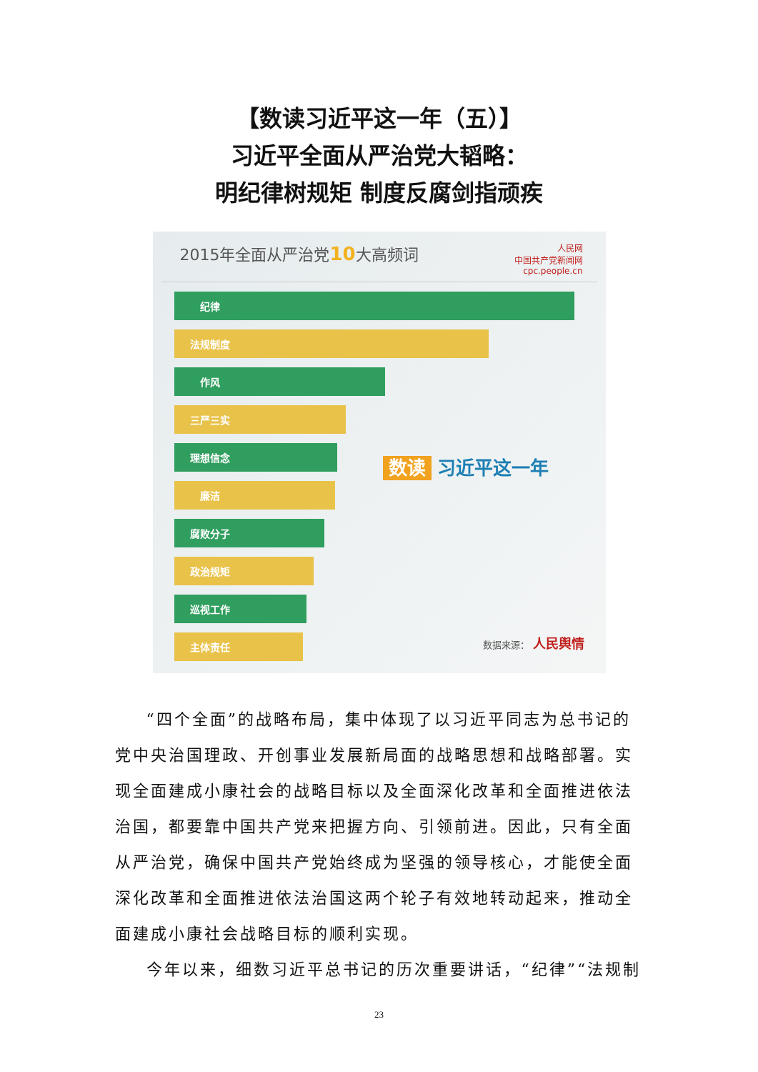【数读习近平这一年（五）】
习近平全面从严治党大韬略：
明纪律树规矩 制度反腐剑指顽疾
2015年全面从严治党10大高频词
人民网
中国共产党新闻网
cpc.people.cn
纪律
法规制度
作风
三严三实
理想信念
廉洁
腐败分子
政治规矩
巡视工作
主体责任
数读 习近平这一年
数据来源： 人民舆情
“四个全面”的战略布局，集中体现了以习近平同志为总书记的党中央治国理政、开创事业发展新局面的战略思想和战略部署。实现全面建成小康社会的战略目标以及全面深化改革和全面推进依法治国，都要靠中国共产党来把握方向、引领前进。因此，只有全面从严治党，确保中国共产党始终成为坚强的领导核心，才能使全面深化改革和全面推进依法治国这两个轮子有效地转动起来，推动全面建成小康社会战略目标的顺利实现。
今年以来，细数习近平总书记的历次重要讲话，“纪律”“法规制
23